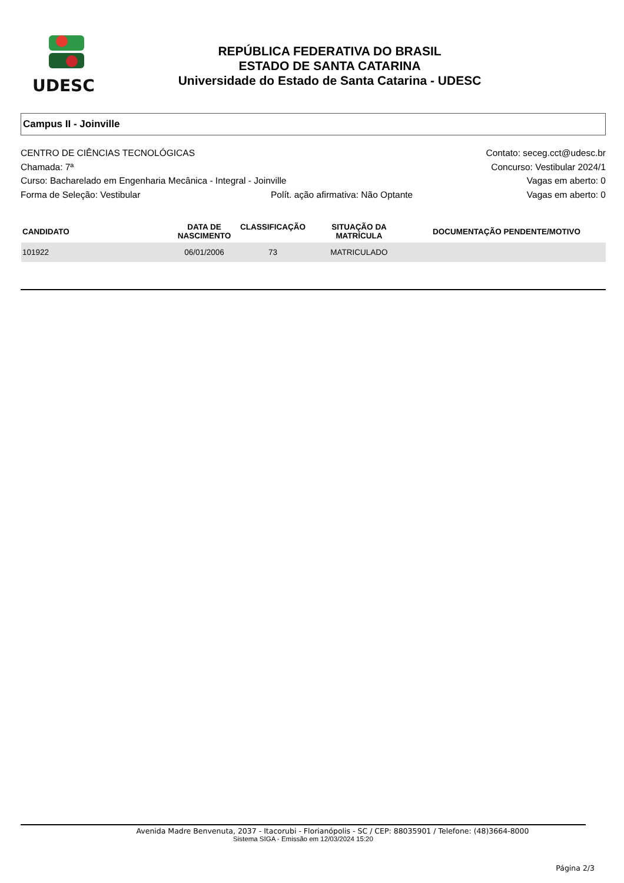UDESC
REPÚBLICA FEDERATIVA DO BRASIL
ESTADO DE SANTA CATARINA
Universidade do Estado de Santa Catarina - UDESC
Campus II - Joinville
CENTRO DE CIÊNCIAS TECNOLÓGICAS Contato: seceg.cct@udesc.br
Chamada: 7ª Concurso: Vestibular 2024/1
Curso: Bacharelado em Engenharia Mecânica - Integral - Joinville Vagas em aberto: 0
Forma de Seleção: Vestibular Polít. ação afirmativa: Não Optante Vagas em aberto: 0
| CANDIDATO | DATA DE NASCIMENTO | CLASSIFICAÇÃO | SITUAÇÃO DA MATRÍCULA | DOCUMENTAÇÃO PENDENTE/MOTIVO |
| --- | --- | --- | --- | --- |
| 101922 | 06/01/2006 | 73 | MATRICULADO | |
Avenida Madre Benvenuta, 2037 - Itacorubi - Florianópolis - SC / CEP: 88035901 / Telefone: (48)3664-8000
Sistema SIGA - Emissão em 12/03/2024 15:20
Página 2/3